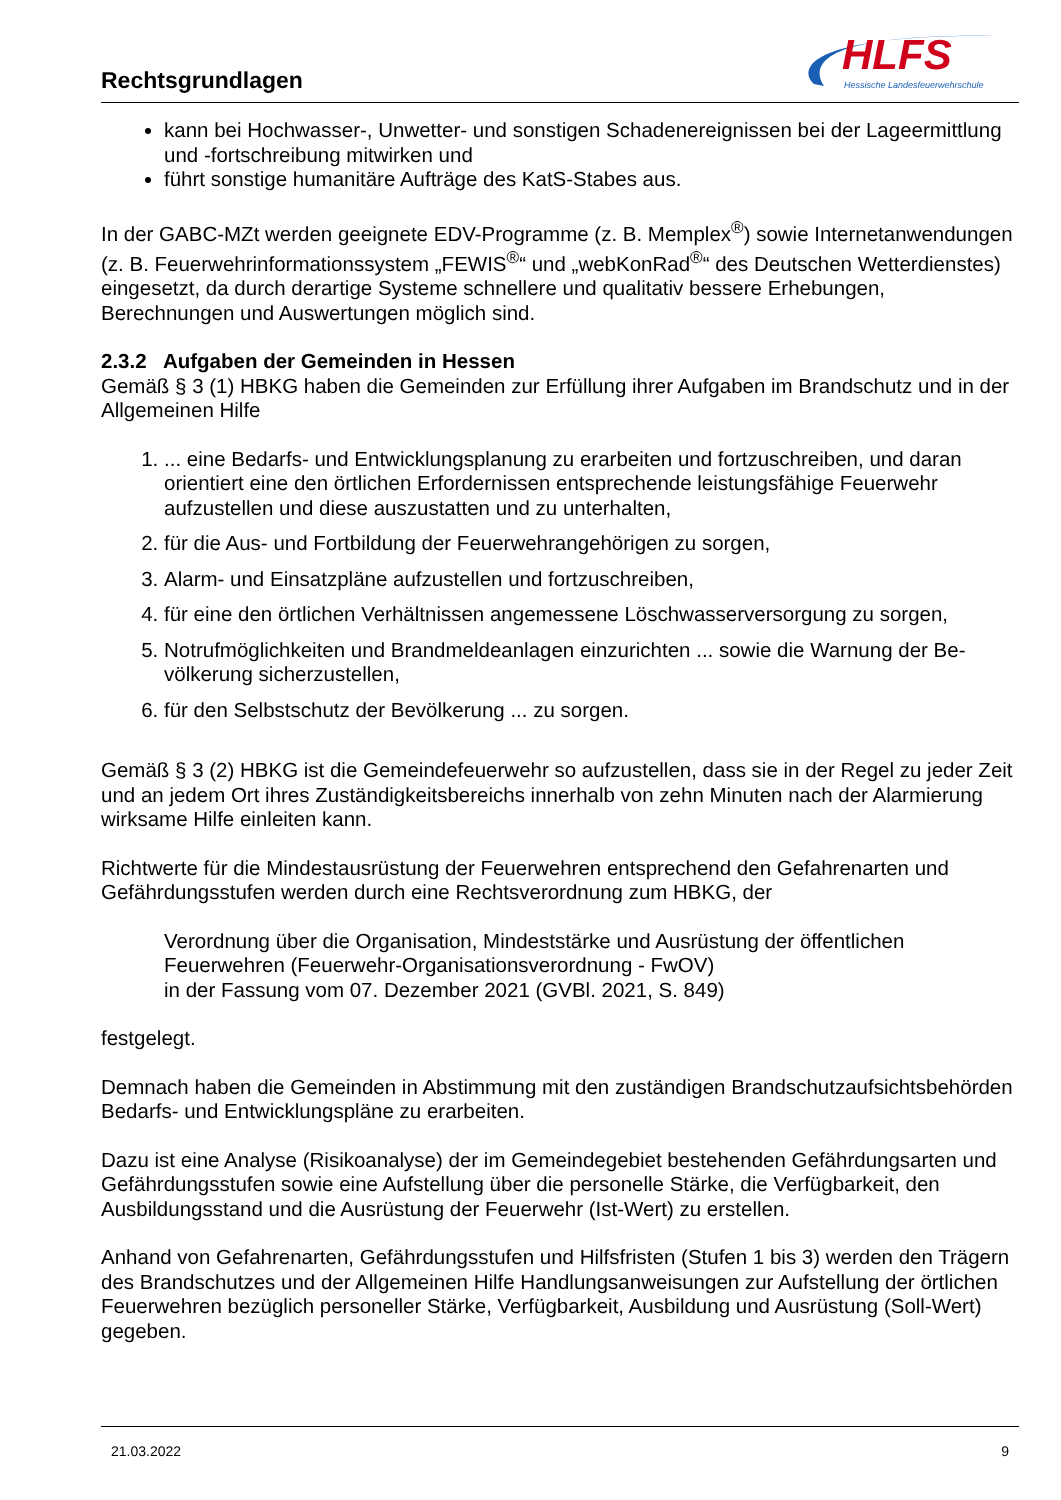Rechtsgrundlagen
HLFS
Hessische Landesfeuerwehrschule
kann bei Hochwasser-, Unwetter- und sonstigen Schadenereignissen bei der Lage­ermittlung und -fortschreibung mitwirken und
führt sonstige humanitäre Aufträge des KatS-Stabes aus.
In der GABC-MZt werden geeignete EDV-Programme (z. B. Memplex<sup>®</sup>) sowie Internetan­wendungen (z. B. Feuerwehrinformationssystem „FEWIS<sup>®</sup>“ und „webKonRad<sup>®</sup>“ des Deut­schen Wetterdienstes) eingesetzt, da durch derartige Systeme schnellere und qualitativ bessere Erhebungen, Berechnungen und Auswertungen möglich sind.
2.3.2 Aufgaben der Gemeinden in Hessen
Gemäß § 3 (1) HBKG haben die Gemeinden zur Erfüllung ihrer Aufgaben im Brandschutz und in der Allgemeinen Hilfe
1. ... eine Bedarfs- und Entwicklungsplanung zu erarbeiten und fortzuschreiben, und daran orientiert eine den örtlichen Erfordernissen entsprechende leistungsfähige Feuerwehr aufzustellen und diese auszustatten und zu unterhalten,
2. für die Aus- und Fortbildung der Feuerwehrangehörigen zu sorgen,
3. Alarm- und Einsatzpläne aufzustellen und fortzuschreiben,
4. für eine den örtlichen Verhältnissen angemessene Löschwasserversorgung zu sorgen,
5. Notrufmöglichkeiten und Brandmeldeanlagen einzurichten ... sowie die Warnung der Be­völkerung sicherzustellen,
6. für den Selbstschutz der Bevölkerung ... zu sorgen.
Gemäß § 3 (2) HBKG ist die Gemeindefeuerwehr so aufzustellen, dass sie in der Regel zu jeder Zeit und an jedem Ort ihres Zuständigkeitsbereichs innerhalb von zehn Minuten nach der Alar­mierung wirksame Hilfe einleiten kann.
Richtwerte für die Mindestausrüstung der Feuerwehren entsprechend den Gefahrenarten und Gefährdungsstufen werden durch eine Rechtsverordnung zum HBKG, der
Verordnung über die Organisation, Mindeststärke und Ausrüstung der öffentlichen Feuerwehren (Feuerwehr-Organisationsverordnung - FwOV)
in der Fassung vom 07. Dezember 2021 (GVBl. 2021, S. 849)
festgelegt.
Demnach haben die Gemeinden in Abstimmung mit den zuständigen Brandschutzaufsichtsbe­hörden Bedarfs- und Entwicklungspläne zu erarbeiten.
Dazu ist eine Analyse (Risikoanalyse) der im Gemeindegebiet bestehenden Gefährdungsarten und Gefährdungsstufen sowie eine Aufstellung über die personelle Stärke, die Verfügbarkeit, den Ausbildungsstand und die Ausrüstung der Feuerwehr (Ist-Wert) zu erstellen.
Anhand von Gefahrenarten, Gefährdungsstufen und Hilfsfristen (Stufen 1 bis 3) werden den Trägern des Brandschutzes und der Allgemeinen Hilfe Handlungsanweisungen zur Aufstellung der örtlichen Feuerwehren bezüglich personeller Stärke, Verfügbarkeit, Ausbil­dung und Ausrüstung (Soll-Wert) gegeben.
21.03.2022 9